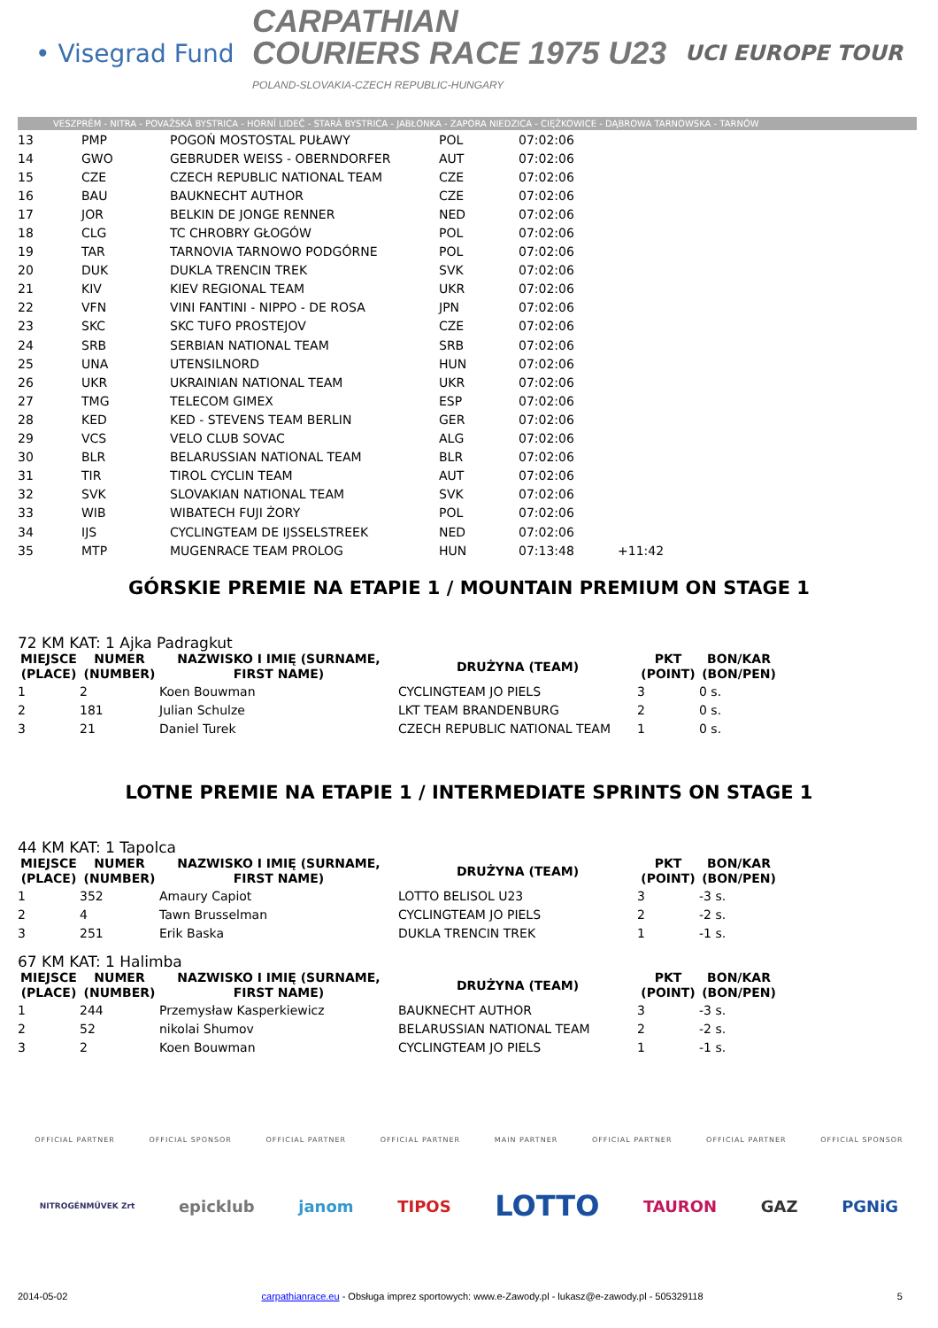• Visegrad Fund
CARPATHIAN
COURIERS RACE 1975 U23
POLAND-SLOVAKIA-CZECH REPUBLIC-HUNGARY
UCI EUROPE TOUR
VESZPRÉM - NITRA - POVAŽSKÁ BYSTRICA - HORNÍ LIDEČ - STARÁ BYSTRICA - JABŁONKA - ZAPORA NIEDZICA - CIĘŻKOWICE - DĄBROWA TARNOWSKA - TARNÓW
| 13 | PMP | POGOŃ MOSTOSTAL PUŁAWY | POL | 07:02:06 | |
| 14 | GWO | GEBRUDER WEISS - OBERNDORFER | AUT | 07:02:06 | |
| 15 | CZE | CZECH REPUBLIC NATIONAL TEAM | CZE | 07:02:06 | |
| 16 | BAU | BAUKNECHT AUTHOR | CZE | 07:02:06 | |
| 17 | JOR | BELKIN DE JONGE RENNER | NED | 07:02:06 | |
| 18 | CLG | TC CHROBRY GŁOGÓW | POL | 07:02:06 | |
| 19 | TAR | TARNOVIA TARNOWO PODGÓRNE | POL | 07:02:06 | |
| 20 | DUK | DUKLA TRENCIN TREK | SVK | 07:02:06 | |
| 21 | KIV | KIEV REGIONAL TEAM | UKR | 07:02:06 | |
| 22 | VFN | VINI FANTINI - NIPPO - DE ROSA | JPN | 07:02:06 | |
| 23 | SKC | SKC TUFO PROSTEJOV | CZE | 07:02:06 | |
| 24 | SRB | SERBIAN NATIONAL TEAM | SRB | 07:02:06 | |
| 25 | UNA | UTENSILNORD | HUN | 07:02:06 | |
| 26 | UKR | UKRAINIAN NATIONAL TEAM | UKR | 07:02:06 | |
| 27 | TMG | TELECOM GIMEX | ESP | 07:02:06 | |
| 28 | KED | KED - STEVENS TEAM BERLIN | GER | 07:02:06 | |
| 29 | VCS | VELO CLUB SOVAC | ALG | 07:02:06 | |
| 30 | BLR | BELARUSSIAN NATIONAL TEAM | BLR | 07:02:06 | |
| 31 | TIR | TIROL CYCLIN TEAM | AUT | 07:02:06 | |
| 32 | SVK | SLOVAKIAN NATIONAL TEAM | SVK | 07:02:06 | |
| 33 | WIB | WIBATECH FUJI ŻORY | POL | 07:02:06 | |
| 34 | IJS | CYCLINGTEAM DE IJSSELSTREEK | NED | 07:02:06 | |
| 35 | MTP | MUGENRACE TEAM PROLOG | HUN | 07:13:48 | +11:42 |
GÓRSKIE PREMIE NA ETAPIE 1 / MOUNTAIN PREMIUM ON STAGE 1
72 KM KAT: 1 Ajka Padragkut
| MIEJSCE (PLACE) | NUMER (NUMBER) | NAZWISKO I IMIĘ (SURNAME, FIRST NAME) | DRUŻYNA (TEAM) | PKT (POINT) | BON/KAR (BON/PEN) |
| --- | --- | --- | --- | --- | --- |
| 1 | 2 | Koen Bouwman | CYCLINGTEAM JO PIELS | 3 | 0 s. |
| 2 | 181 | Julian Schulze | LKT TEAM BRANDENBURG | 2 | 0 s. |
| 3 | 21 | Daniel Turek | CZECH REPUBLIC NATIONAL TEAM | 1 | 0 s. |
LOTNE PREMIE NA ETAPIE 1 / INTERMEDIATE SPRINTS ON STAGE 1
44 KM KAT: 1 Tapolca
| MIEJSCE (PLACE) | NUMER (NUMBER) | NAZWISKO I IMIĘ (SURNAME, FIRST NAME) | DRUŻYNA (TEAM) | PKT (POINT) | BON/KAR (BON/PEN) |
| --- | --- | --- | --- | --- | --- |
| 1 | 352 | Amaury Capiot | LOTTO BELISOL U23 | 3 | -3 s. |
| 2 | 4 | Tawn Brusselman | CYCLINGTEAM JO PIELS | 2 | -2 s. |
| 3 | 251 | Erik Baska | DUKLA TRENCIN TREK | 1 | -1 s. |
67 KM KAT: 1 Halimba
| MIEJSCE (PLACE) | NUMER (NUMBER) | NAZWISKO I IMIĘ (SURNAME, FIRST NAME) | DRUŻYNA (TEAM) | PKT (POINT) | BON/KAR (BON/PEN) |
| --- | --- | --- | --- | --- | --- |
| 1 | 244 | Przemysław Kasperkiewicz | BAUKNECHT AUTHOR | 3 | -3 s. |
| 2 | 52 | nikolai Shumov | BELARUSSIAN NATIONAL TEAM | 2 | -2 s. |
| 3 | 2 | Koen Bouwman | CYCLINGTEAM JO PIELS | 1 | -1 s. |
OFFICIAL PARTNER OFFICIAL SPONSOR OFFICIAL PARTNER OFFICIAL PARTNER MAIN PARTNER OFFICIAL PARTNER OFFICIAL PARTNER OFFICIAL SPONSOR
NITROGÉNMŰVEK Zrt epicklub janom TIPOS LOTTO TAURON GAZ PGNiG
2014-05-02 carpathianrace.eu - Obsługa imprez sportowych: www.e-Zawody.pl - lukasz@e-zawody.pl - 505329118 5